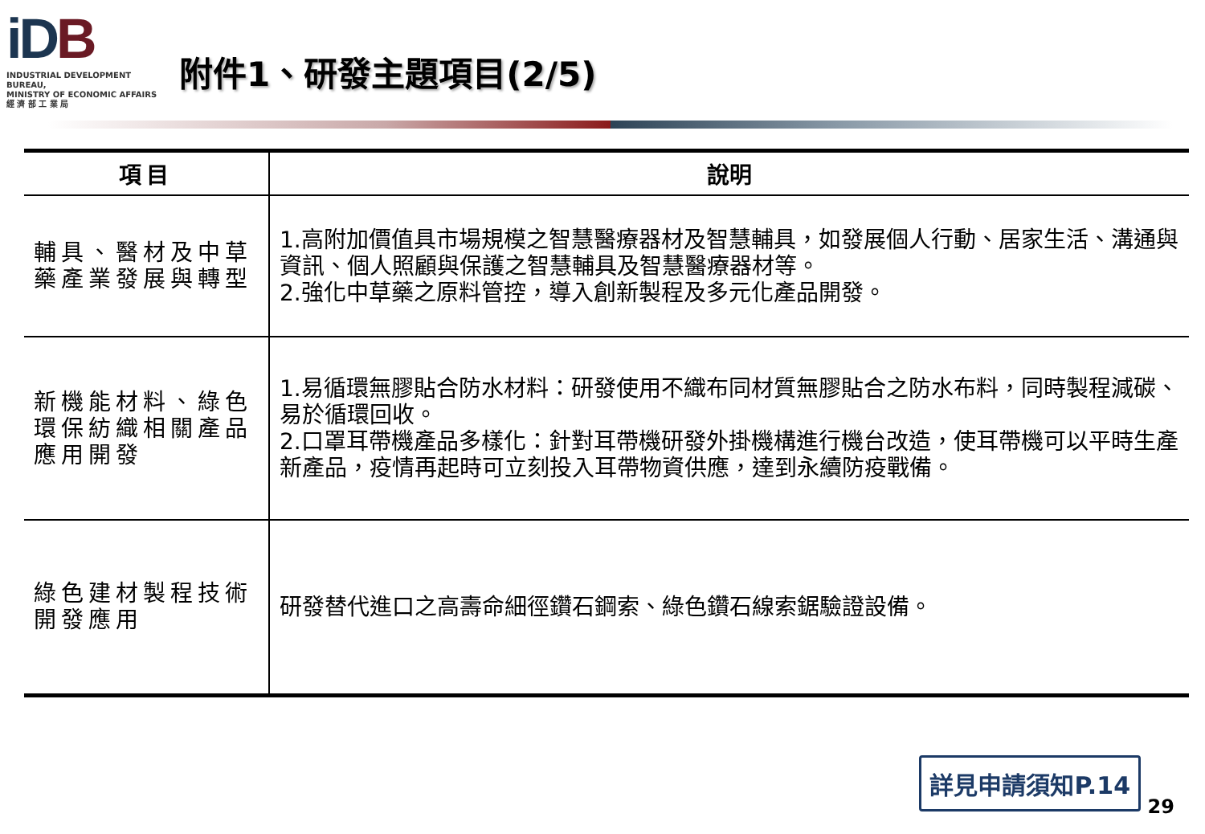iDB
INDUSTRIAL DEVELOPMENT BUREAU,
MINISTRY OF ECONOMIC AFFAIRS
經 濟 部 工 業 局
附件1、研發主題項目(2/5)
| 項目 | 說明 |
| --- | --- |
| 輔具、醫材及中草藥產業發展與轉型 | 1.高附加價值具市場規模之智慧醫療器材及智慧輔具，如發展個人行動、居家生活、溝通與資訊、個人照顧與保護之智慧輔具及智慧醫療器材等。 2.強化中草藥之原料管控，導入創新製程及多元化產品開發。 |
| 新機能材料、綠色環保紡織相關產品應用開發 | 1.易循環無膠貼合防水材料：研發使用不織布同材質無膠貼合之防水布料，同時製程減碳、易於循環回收。 2.口罩耳帶機產品多樣化：針對耳帶機研發外掛機構進行機台改造，使耳帶機可以平時生產新產品，疫情再起時可立刻投入耳帶物資供應，達到永續防疫戰備。 |
| 綠色建材製程技術開發應用 | 研發替代進口之高壽命細徑鑽石鋼索、綠色鑽石線索鋸驗證設備。 |
詳見申請須知P.14 29